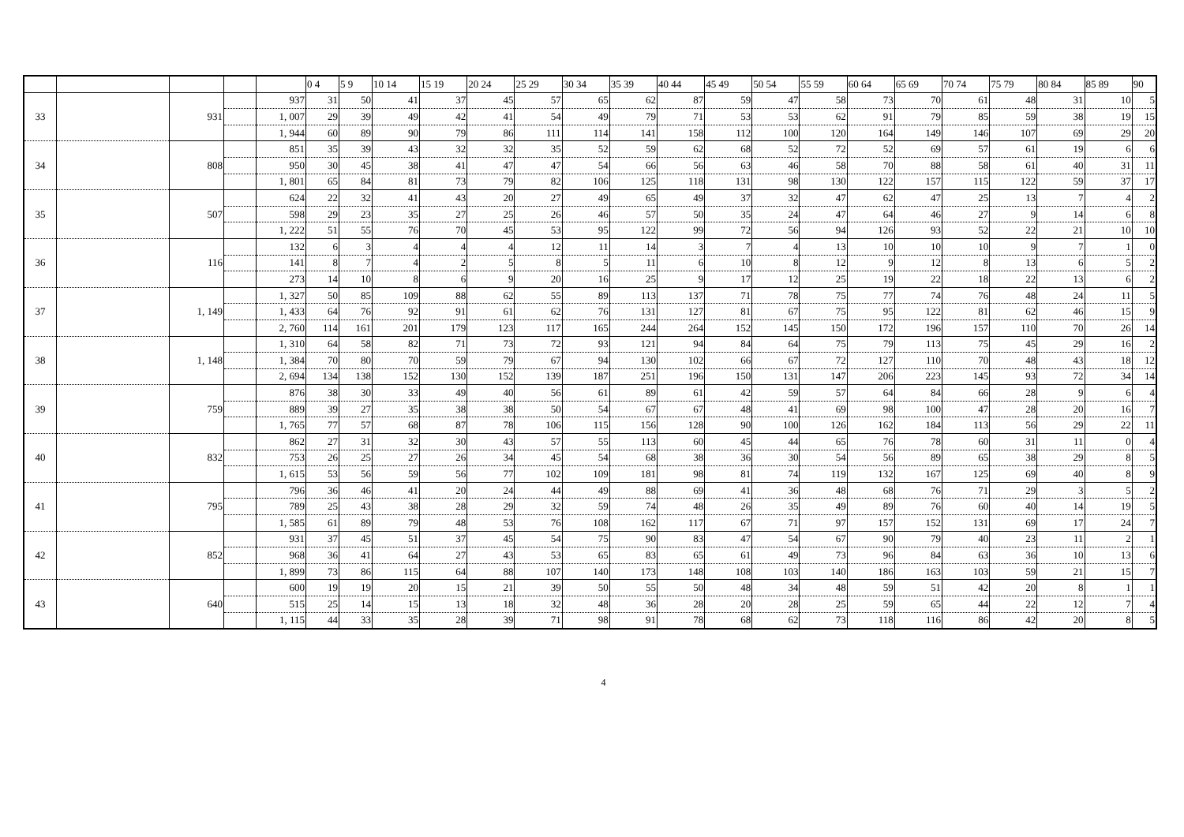| | | | | | 0 4 | 5 9 | 10 14 | 15 19 | 20 24 | 25 29 | 30 34 | 35 39 | 40 44 | 45 49 | 50 54 | 55 59 | 60 64 | 65 69 | 70 74 | 75 79 | 80 84 | 85 89 | 90 |
| --- | --- | --- | --- | --- | --- | --- | --- | --- | --- | --- | --- | --- | --- | --- | --- | --- | --- | --- | --- | --- | --- | --- | --- |
| 33 | | 931 | | 937 | 31 | 50 | 41 | 37 | 45 | 57 | 65 | 62 | 87 | 59 | 47 | 58 | 73 | 70 | 61 | 48 | 31 | 10 | 5 |
| | | | | 1, 007 | 29 | 39 | 49 | 42 | 41 | 54 | 49 | 79 | 71 | 53 | 53 | 62 | 91 | 79 | 85 | 59 | 38 | 19 | 15 |
| | | | | 1, 944 | 60 | 89 | 90 | 79 | 86 | 111 | 114 | 141 | 158 | 112 | 100 | 120 | 164 | 149 | 146 | 107 | 69 | 29 | 20 |
| 34 | | 808 | | 851 | 35 | 39 | 43 | 32 | 32 | 35 | 52 | 59 | 62 | 68 | 52 | 72 | 52 | 69 | 57 | 61 | 19 | 6 | 6 |
| | | | | 950 | 30 | 45 | 38 | 41 | 47 | 47 | 54 | 66 | 56 | 63 | 46 | 58 | 70 | 88 | 58 | 61 | 40 | 31 | 11 |
| | | | | 1, 801 | 65 | 84 | 81 | 73 | 79 | 82 | 106 | 125 | 118 | 131 | 98 | 130 | 122 | 157 | 115 | 122 | 59 | 37 | 17 |
| 35 | | 507 | | 624 | 22 | 32 | 41 | 43 | 20 | 27 | 49 | 65 | 49 | 37 | 32 | 47 | 62 | 47 | 25 | 13 | 7 | 4 | 2 |
| | | | | 598 | 29 | 23 | 35 | 27 | 25 | 26 | 46 | 57 | 50 | 35 | 24 | 47 | 64 | 46 | 27 | 9 | 14 | 6 | 8 |
| | | | | 1, 222 | 51 | 55 | 76 | 70 | 45 | 53 | 95 | 122 | 99 | 72 | 56 | 94 | 126 | 93 | 52 | 22 | 21 | 10 | 10 |
| 36 | | 116 | | 132 | 6 | 3 | 4 | 4 | 4 | 12 | 11 | 14 | 3 | 7 | 4 | 13 | 10 | 10 | 10 | 9 | 7 | 1 | 0 |
| | | | | 141 | 8 | 7 | 4 | 2 | 5 | 8 | 5 | 11 | 6 | 10 | 8 | 12 | 9 | 12 | 8 | 13 | 6 | 5 | 2 |
| | | | | 273 | 14 | 10 | 8 | 6 | 9 | 20 | 16 | 25 | 9 | 17 | 12 | 25 | 19 | 22 | 18 | 22 | 13 | 6 | 2 |
| 37 | | 1, 149 | | 1, 327 | 50 | 85 | 109 | 88 | 62 | 55 | 89 | 113 | 137 | 71 | 78 | 75 | 77 | 74 | 76 | 48 | 24 | 11 | 5 |
| | | | | 1, 433 | 64 | 76 | 92 | 91 | 61 | 62 | 76 | 131 | 127 | 81 | 67 | 75 | 95 | 122 | 81 | 62 | 46 | 15 | 9 |
| | | | | 2, 760 | 114 | 161 | 201 | 179 | 123 | 117 | 165 | 244 | 264 | 152 | 145 | 150 | 172 | 196 | 157 | 110 | 70 | 26 | 14 |
| 38 | | 1, 148 | | 1, 310 | 64 | 58 | 82 | 71 | 73 | 72 | 93 | 121 | 94 | 84 | 64 | 75 | 79 | 113 | 75 | 45 | 29 | 16 | 2 |
| | | | | 1, 384 | 70 | 80 | 70 | 59 | 79 | 67 | 94 | 130 | 102 | 66 | 67 | 72 | 127 | 110 | 70 | 48 | 43 | 18 | 12 |
| | | | | 2, 694 | 134 | 138 | 152 | 130 | 152 | 139 | 187 | 251 | 196 | 150 | 131 | 147 | 206 | 223 | 145 | 93 | 72 | 34 | 14 |
| 39 | | 759 | | 876 | 38 | 30 | 33 | 49 | 40 | 56 | 61 | 89 | 61 | 42 | 59 | 57 | 64 | 84 | 66 | 28 | 9 | 6 | 4 |
| | | | | 889 | 39 | 27 | 35 | 38 | 38 | 50 | 54 | 67 | 67 | 48 | 41 | 69 | 98 | 100 | 47 | 28 | 20 | 16 | 7 |
| | | | | 1, 765 | 77 | 57 | 68 | 87 | 78 | 106 | 115 | 156 | 128 | 90 | 100 | 126 | 162 | 184 | 113 | 56 | 29 | 22 | 11 |
| 40 | | 832 | | 862 | 27 | 31 | 32 | 30 | 43 | 57 | 55 | 113 | 60 | 45 | 44 | 65 | 76 | 78 | 60 | 31 | 11 | 0 | 4 |
| | | | | 753 | 26 | 25 | 27 | 26 | 34 | 45 | 54 | 68 | 38 | 36 | 30 | 54 | 56 | 89 | 65 | 38 | 29 | 8 | 5 |
| | | | | 1, 615 | 53 | 56 | 59 | 56 | 77 | 102 | 109 | 181 | 98 | 81 | 74 | 119 | 132 | 167 | 125 | 69 | 40 | 8 | 9 |
| 41 | | 795 | | 796 | 36 | 46 | 41 | 20 | 24 | 44 | 49 | 88 | 69 | 41 | 36 | 48 | 68 | 76 | 71 | 29 | 3 | 5 | 2 |
| | | | | 789 | 25 | 43 | 38 | 28 | 29 | 32 | 59 | 74 | 48 | 26 | 35 | 49 | 89 | 76 | 60 | 40 | 14 | 19 | 5 |
| | | | | 1, 585 | 61 | 89 | 79 | 48 | 53 | 76 | 108 | 162 | 117 | 67 | 71 | 97 | 157 | 152 | 131 | 69 | 17 | 24 | 7 |
| 42 | | 852 | | 931 | 37 | 45 | 51 | 37 | 45 | 54 | 75 | 90 | 83 | 47 | 54 | 67 | 90 | 79 | 40 | 23 | 11 | 2 | 1 |
| | | | | 968 | 36 | 41 | 64 | 27 | 43 | 53 | 65 | 83 | 65 | 61 | 49 | 73 | 96 | 84 | 63 | 36 | 10 | 13 | 6 |
| | | | | 1, 899 | 73 | 86 | 115 | 64 | 88 | 107 | 140 | 173 | 148 | 108 | 103 | 140 | 186 | 163 | 103 | 59 | 21 | 15 | 7 |
| 43 | | 640 | | 600 | 19 | 19 | 20 | 15 | 21 | 39 | 50 | 55 | 50 | 48 | 34 | 48 | 59 | 51 | 42 | 20 | 8 | 1 | 1 |
| | | | | 515 | 25 | 14 | 15 | 13 | 18 | 32 | 48 | 36 | 28 | 20 | 28 | 25 | 59 | 65 | 44 | 22 | 12 | 7 | 4 |
| | | | | 1, 115 | 44 | 33 | 35 | 28 | 39 | 71 | 98 | 91 | 78 | 68 | 62 | 73 | 118 | 116 | 86 | 42 | 20 | 8 | 5 |
4